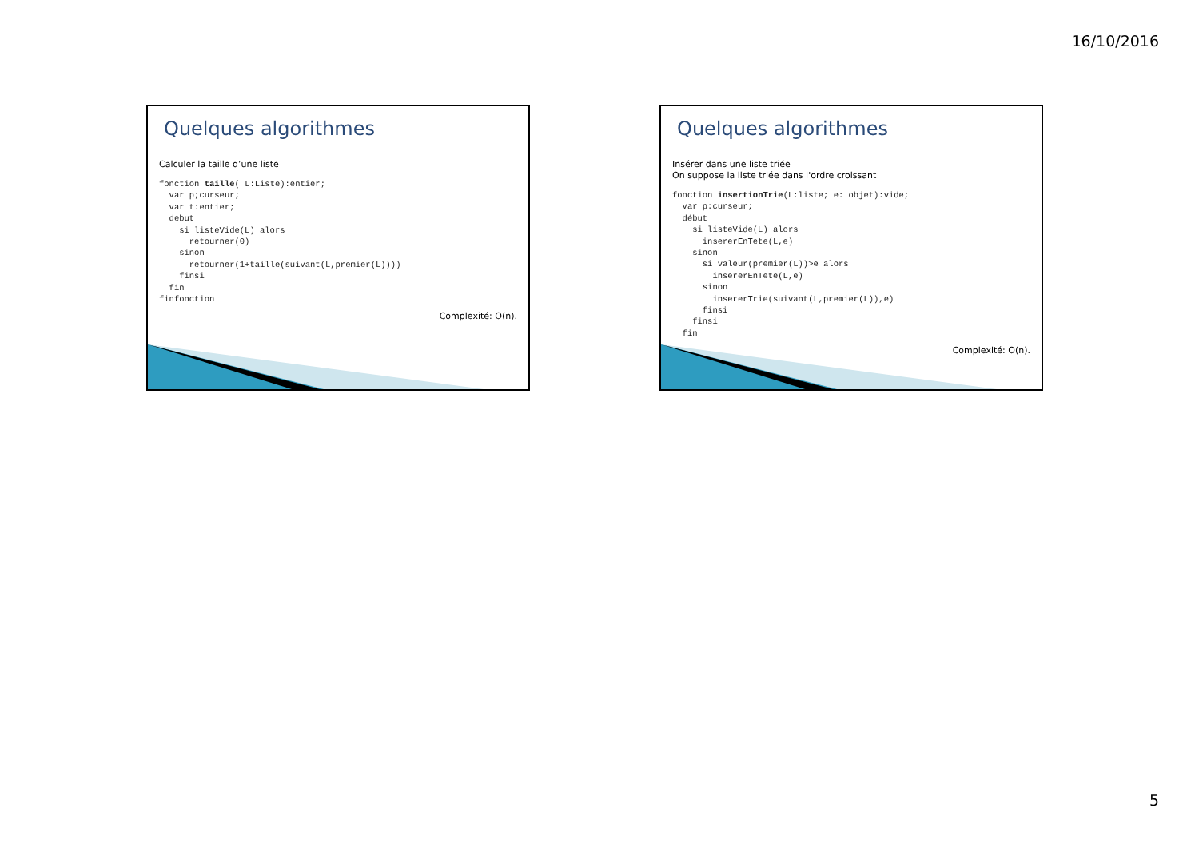16/10/2016
Quelques algorithmes
Calculer la taille d’une liste
fonction taille( L:Liste):entier;
  var p;curseur;
  var t:entier;
  debut
    si listeVide(L) alors
      retourner(0)
    sinon
      retourner(1+taille(suivant(L,premier(L))))
    finsi
  fin
finfonction
Complexité: O(n).
Quelques algorithmes
Insérer dans une liste triée
On suppose la liste triée dans l'ordre croissant
fonction insertionTrie(L:liste; e: objet):vide;
  var p:curseur;
  début
    si listeVide(L) alors
      insererEnTete(L,e)
    sinon
      si valeur(premier(L))>e alors
        insererEnTete(L,e)
      sinon
        insererTrie(suivant(L,premier(L)),e)
      finsi
    finsi
  fin
Complexité: O(n).
5